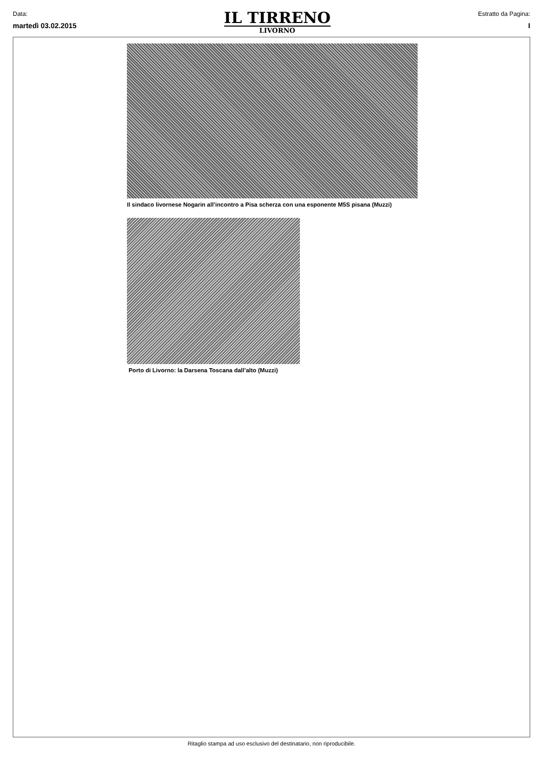Data:
martedì 03.02.2015
IL TIRRENO
LIVORNO
Estratto da Pagina:
I
Il sindaco livornese Nogarin all’incontro a Pisa scherza con una esponente M5S pisana (Muzzi)
Porto di Livorno: la Darsena Toscana dall’alto (Muzzi)
Ritaglio stampa ad uso esclusivo del destinatario, non riproducibile.